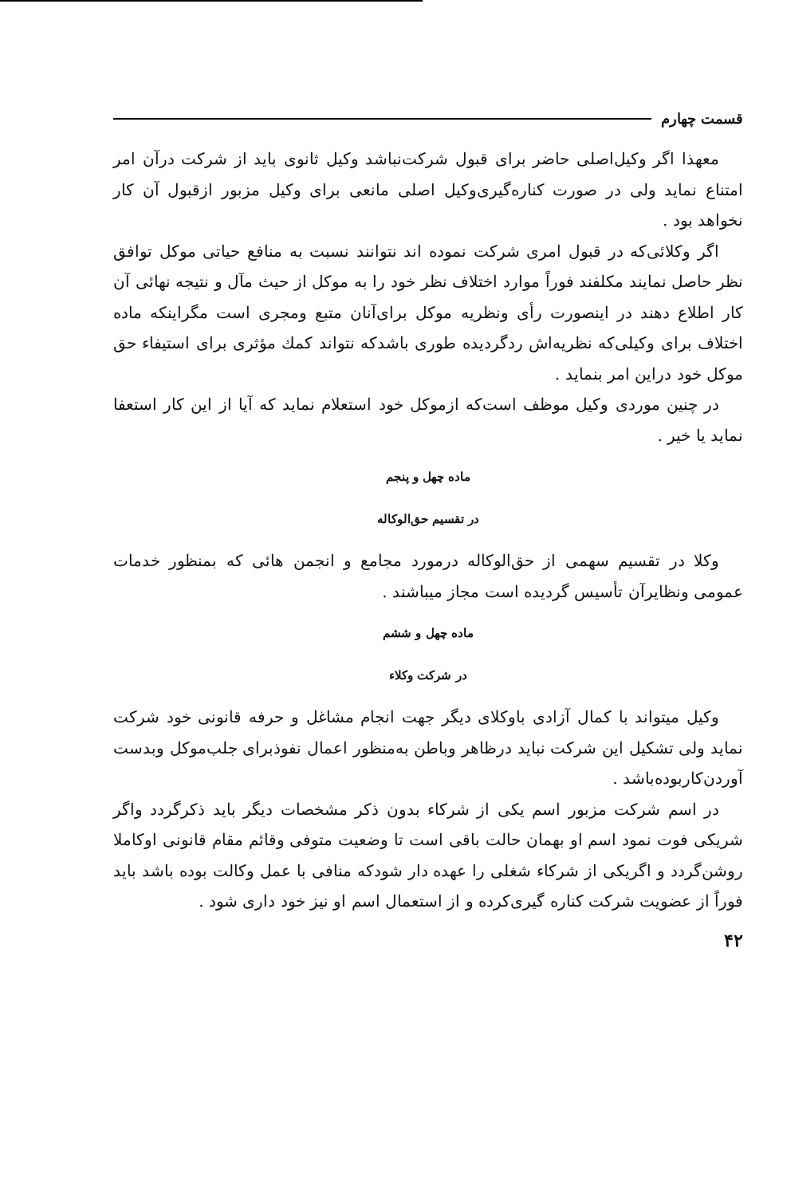قسمت چهارم
معهذا اگر وکیل‌اصلی حاضر برای قبول شرکت‌نباشد وکیل ثانوی باید از شرکت درآن امر امتناع نماید ولی در صورت کناره‌گیری‌وکیل اصلی مانعی برای وکیل مزبور ازقبول آن کار نخواهد بود .
اگر وکلائی‌که در قبول امری شرکت نموده اند نتوانند نسبت به منافع حیاتی موکل توافق نظر حاصل نمایند مکلفند فوراً موارد اختلاف نظر خود را به موکل از حیث مآل و نتیجه نهائی آن کار اطلاع دهند در اینصورت رأی ونظریه موکل برای‌آنان متبع ومجری است مگراینکه ماده اختلاف برای وکیلی‌که نظریه‌اش ردگردیده طوری باشدکه نتواند کمك مؤثری برای استیفاء حق موکل خود دراین امر بنماید .
در چنین موردی وکیل موظف است‌که ازموکل خود استعلام نماید که آیا از این کار استعفا نماید یا خیر .
ماده چهل و پنجم
در تقسیم حق‌الوکاله
وکلا در تقسیم سهمی از حق‌الوکاله درمورد مجامع و انجمن هائی که بمنظور خدمات عمومی ونظایرآن تأسیس گردیده است مجاز میباشند .
ماده چهل و ششم
در شرکت وکلاء
وکیل میتواند با کمال آزادی باوکلای دیگر جهت انجام مشاغل و حرفه قانونی خود شرکت نماید ولی تشکیل این شرکت نباید درظاهر وباطن به‌منظور اعمال نفوذبرای جلب‌موکل وبدست آوردن‌کاربوده‌باشد .
در اسم شرکت مزبور اسم یکی از شرکاء بدون ذکر مشخصات دیگر باید ذکرگردد واگر شریکی فوت نمود اسم او بهمان حالت باقی است تا وضعیت متوفی وقائم مقام قانونی اوکاملا روشن‌گردد و اگریکی از شرکاء شغلی را عهده دار شودکه منافی با عمل وکالت بوده باشد باید فوراً از عضویت شرکت کناره گیری‌کرده و از استعمال اسم او نیز خود داری شود .
۴۲